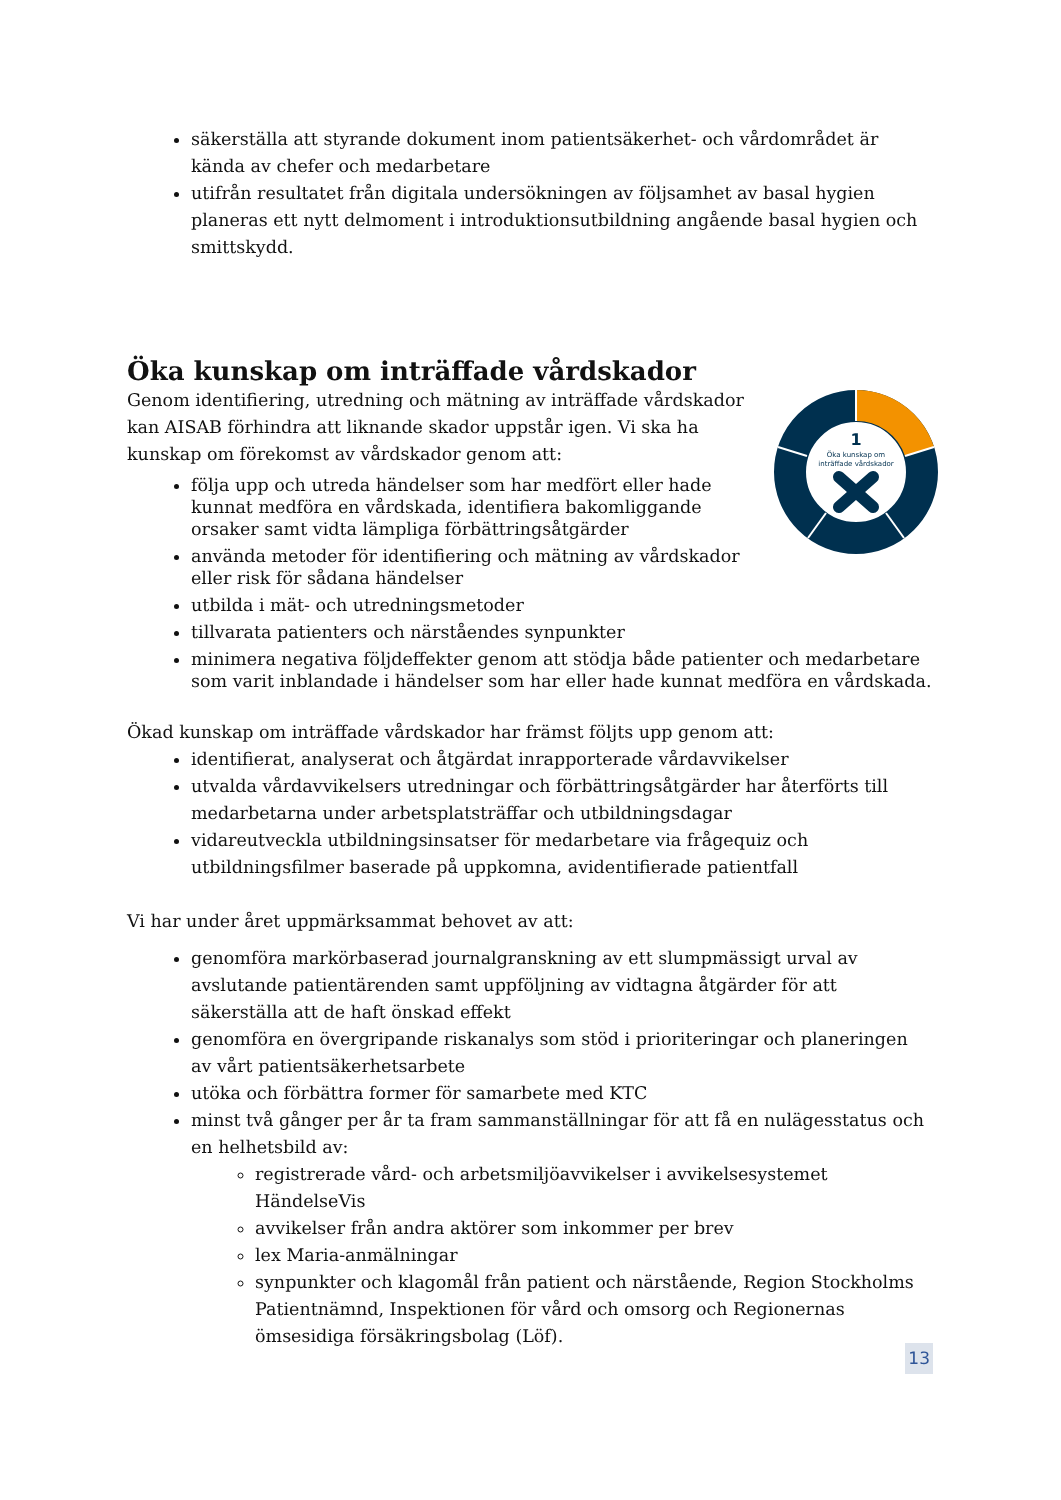säkerställa att styrande dokument inom patientsäkerhet- och vårdområdet är kända av chefer och medarbetare
utifrån resultatet från digitala undersökningen av följsamhet av basal hygien planeras ett nytt delmoment i introduktionsutbildning angående basal hygien och smittskydd.
Öka kunskap om inträffade vårdskador
1
Öka kunskap om
inträffade vårdskador
Genom identifiering, utredning och mätning av inträffade vårdskador kan AISAB förhindra att liknande skador uppstår igen. Vi ska ha kunskap om förekomst av vårdskador genom att:
följa upp och utreda händelser som har medfört eller hade kunnat medföra en vårdskada, identifiera bakomliggande orsaker samt vidta lämpliga förbättringsåtgärder
använda metoder för identifiering och mätning av vårdskador eller risk för sådana händelser
utbilda i mät- och utredningsmetoder
tillvarata patienters och närståendes synpunkter
minimera negativa följdeffekter genom att stödja både patienter och medarbetare som varit inblandade i händelser som har eller hade kunnat medföra en vårdskada.
Ökad kunskap om inträffade vårdskador har främst följts upp genom att:
identifierat, analyserat och åtgärdat inrapporterade vårdavvikelser
utvalda vårdavvikelsers utredningar och förbättringsåtgärder har återförts till medarbetarna under arbetsplatsträffar och utbildningsdagar
vidareutveckla utbildningsinsatser för medarbetare via frågequiz och utbildningsfilmer baserade på uppkomna, avidentifierade patientfall
Vi har under året uppmärksammat behovet av att:
genomföra markörbaserad journalgranskning av ett slumpmässigt urval av avslutande patientärenden samt uppföljning av vidtagna åtgärder för att säkerställa att de haft önskad effekt
genomföra en övergripande riskanalys som stöd i prioriteringar och planeringen av vårt patientsäkerhetsarbete
utöka och förbättra former för samarbete med KTC
minst två gånger per år ta fram sammanställningar för att få en nulägesstatus och en helhetsbild av:
registrerade vård- och arbetsmiljöavvikelser i avvikelsesystemet HändelseVis
avvikelser från andra aktörer som inkommer per brev
lex Maria-anmälningar
synpunkter och klagomål från patient och närstående, Region Stockholms Patientnämnd, Inspektionen för vård och omsorg och Regionernas ömsesidiga försäkringsbolag (Löf).
13